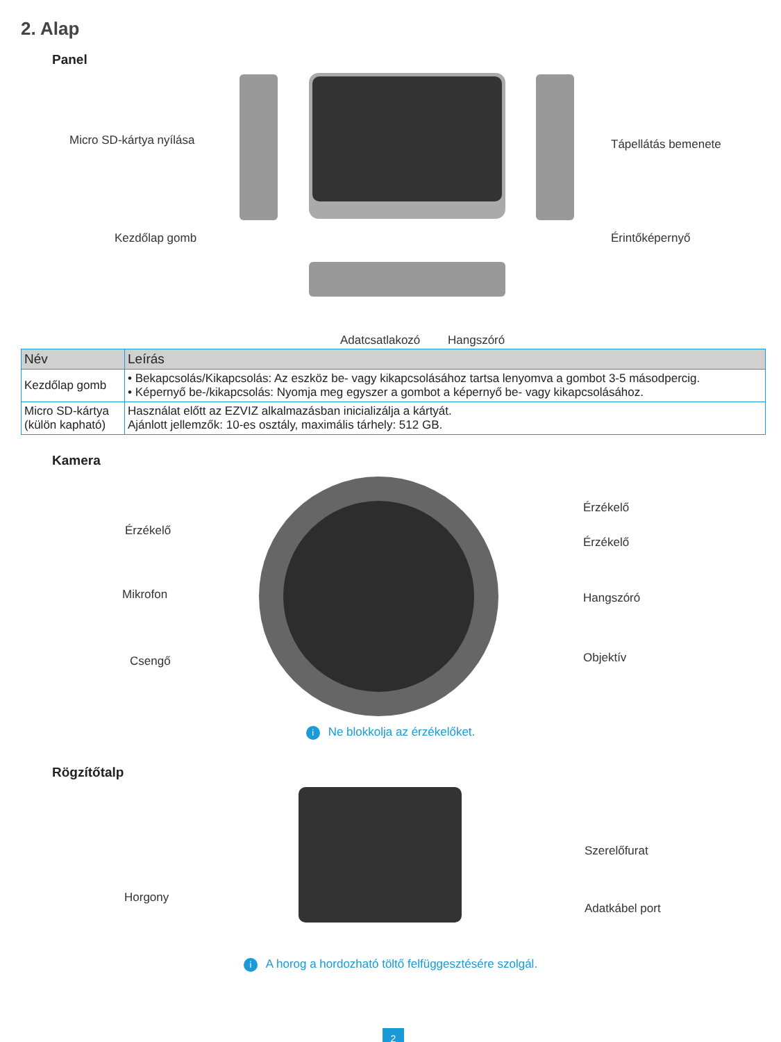2. Alap
Panel
Micro SD-kártya nyílása Tápellátás bemenete
Kezdőlap gomb Érintőképernyő
Adatcsatlakozó Hangszóró
| Név | Leírás |
| --- | --- |
| Kezdőlap gomb | • Bekapcsolás/Kikapcsolás: Az eszköz be- vagy kikapcsolásához tartsa lenyomva a gombot 3-5 másodpercig. • Képernyő be-/kikapcsolás: Nyomja meg egyszer a gombot a képernyő be- vagy kikapcsolásához. |
| Micro SD-kártya (külön kapható) | Használat előtt az EZVIZ alkalmazásban inicializálja a kártyát. Ajánlott jellemzők: 10-es osztály, maximális tárhely: 512 GB. |
Kamera
Érzékelő
Érzékelő
Érzékelő
Mikrofon Hangszóró
Csengő Objektív
i Ne blokkolja az érzékelőket.
Rögzítőtalp
Szerelőfurat
Horgony
Adatkábel port
i A horog a hordozható töltő felfüggesztésére szolgál.
2